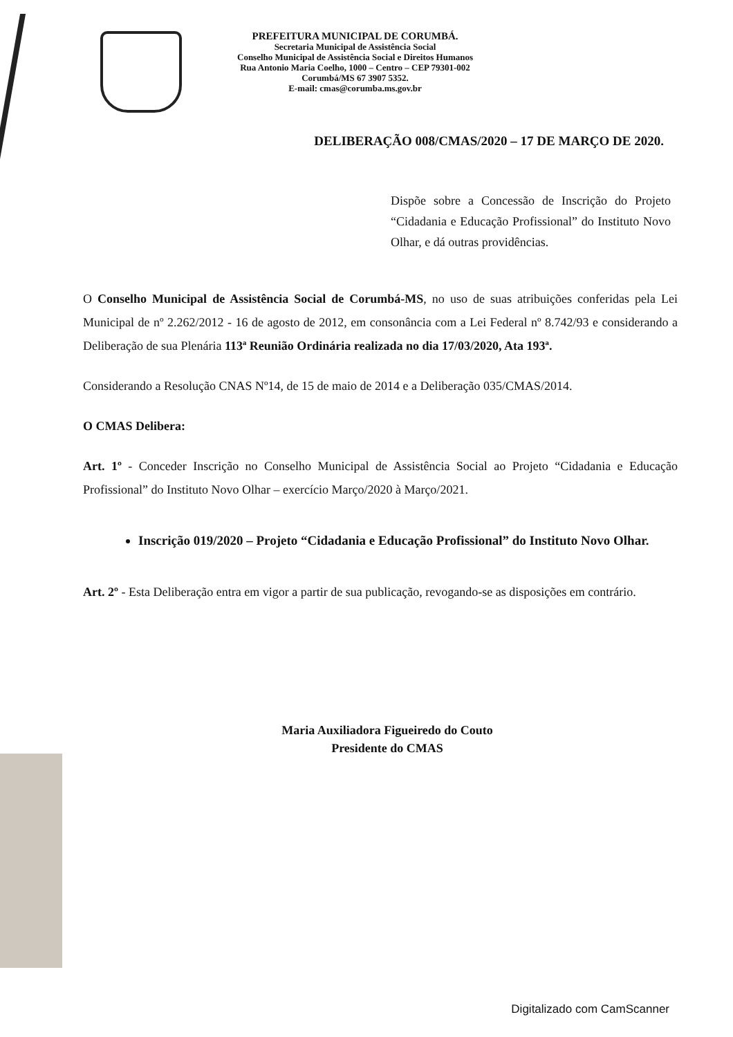PREFEITURA MUNICIPAL DE CORUMBÁ.
Secretaria Municipal de Assistência Social
Conselho Municipal de Assistência Social e Direitos Humanos
Rua Antonio Maria Coelho, 1000 – Centro – CEP 79301-002
Corumbá/MS 67 3907 5352.
E-mail: cmas@corumba.ms.gov.br
DELIBERAÇÃO 008/CMAS/2020 – 17 DE MARÇO DE 2020.
Dispõe sobre a Concessão de Inscrição do Projeto “Cidadania e Educação Profissional” do Instituto Novo Olhar, e dá outras providências.
O Conselho Municipal de Assistência Social de Corumbá-MS, no uso de suas atribuições conferidas pela Lei Municipal de nº 2.262/2012 - 16 de agosto de 2012, em consonância com a Lei Federal nº 8.742/93 e considerando a Deliberação de sua Plenária 113ª Reunião Ordinária realizada no dia 17/03/2020, Ata 193ª.
Considerando a Resolução CNAS Nº14, de 15 de maio de 2014 e a Deliberação 035/CMAS/2014.
O CMAS Delibera:
Art. 1º - Conceder Inscrição no Conselho Municipal de Assistência Social ao Projeto “Cidadania e Educação Profissional” do Instituto Novo Olhar – exercício Março/2020 à Março/2021.
Inscrição 019/2020 – Projeto “Cidadania e Educação Profissional” do Instituto Novo Olhar.
Art. 2º - Esta Deliberação entra em vigor a partir de sua publicação, revogando-se as disposições em contrário.
Maria Auxiliadora Figueiredo do Couto
Presidente do CMAS
Digitalizado com CamScanner